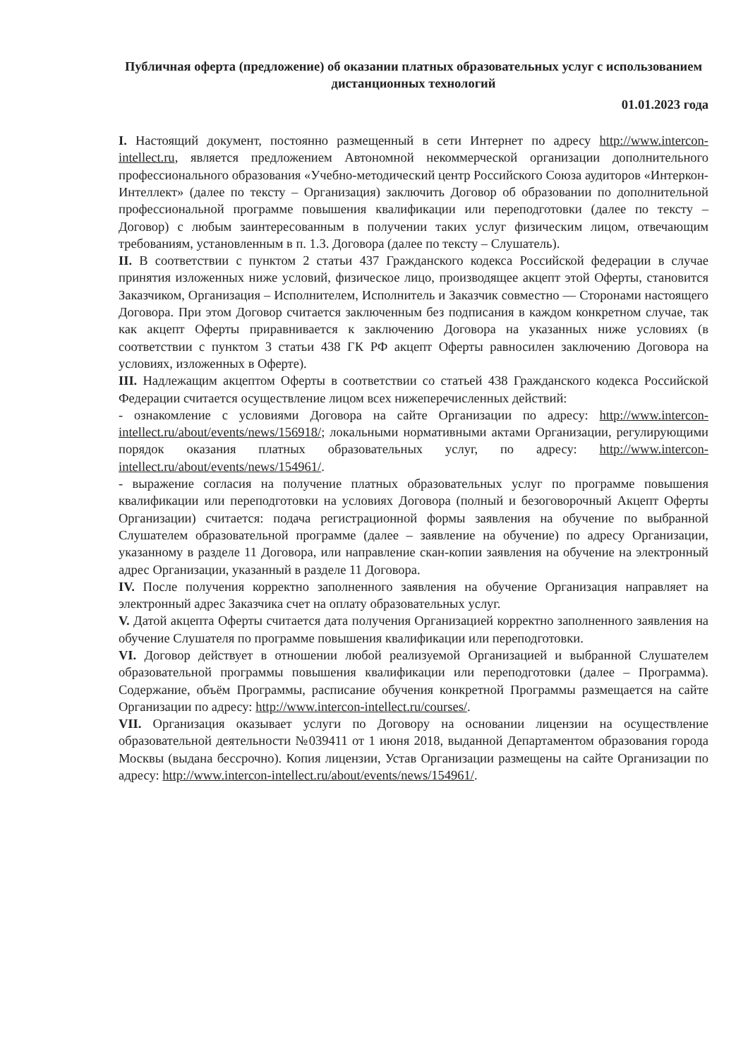Публичная оферта (предложение) об оказании платных образовательных услуг с использованием дистанционных технологий
01.01.2023 года
I. Настоящий документ, постоянно размещенный в сети Интернет по адресу http://www.intercon-intellect.ru, является предложением Автономной некоммерческой организации дополнительного профессионального образования «Учебно-методический центр Российского Союза аудиторов «Интеркон-Интеллект» (далее по тексту – Организация) заключить Договор об образовании по дополнительной профессиональной программе повышения квалификации или переподготовки (далее по тексту – Договор) с любым заинтересованным в получении таких услуг физическим лицом, отвечающим требованиям, установленным в п. 1.3. Договора (далее по тексту – Слушатель).
II. В соответствии с пунктом 2 статьи 437 Гражданского кодекса Российской федерации в случае принятия изложенных ниже условий, физическое лицо, производящее акцепт этой Оферты, становится Заказчиком, Организация – Исполнителем, Исполнитель и Заказчик совместно — Сторонами настоящего Договора. При этом Договор считается заключенным без подписания в каждом конкретном случае, так как акцепт Оферты приравнивается к заключению Договора на указанных ниже условиях (в соответствии с пунктом 3 статьи 438 ГК РФ акцепт Оферты равносилен заключению Договора на условиях, изложенных в Оферте).
III. Надлежащим акцептом Оферты в соответствии со статьей 438 Гражданского кодекса Российской Федерации считается осуществление лицом всех нижеперечисленных действий:
- ознакомление с условиями Договора на сайте Организации по адресу: http://www.intercon-intellect.ru/about/events/news/156918/; локальными нормативными актами Организации, регулирующими порядок оказания платных образовательных услуг, по адресу: http://www.intercon-intellect.ru/about/events/news/154961/.
- выражение согласия на получение платных образовательных услуг по программе повышения квалификации или переподготовки на условиях Договора (полный и безоговорочный Акцепт Оферты Организации) считается: подача регистрационной формы заявления на обучение по выбранной Слушателем образовательной программе (далее – заявление на обучение) по адресу Организации, указанному в разделе 11 Договора, или направление скан-копии заявления на обучение на электронный адрес Организации, указанный в разделе 11 Договора.
IV. После получения корректно заполненного заявления на обучение Организация направляет на электронный адрес Заказчика счет на оплату образовательных услуг.
V. Датой акцепта Оферты считается дата получения Организацией корректно заполненного заявления на обучение Слушателя по программе повышения квалификации или переподготовки.
VI. Договор действует в отношении любой реализуемой Организацией и выбранной Слушателем образовательной программы повышения квалификации или переподготовки (далее – Программа). Содержание, объём Программы, расписание обучения конкретной Программы размещается на сайте Организации по адресу: http://www.intercon-intellect.ru/courses/.
VII. Организация оказывает услуги по Договору на основании лицензии на осуществление образовательной деятельности №039411 от 1 июня 2018, выданной Департаментом образования города Москвы (выдана бессрочно). Копия лицензии, Устав Организации размещены на сайте Организации по адресу: http://www.intercon-intellect.ru/about/events/news/154961/.